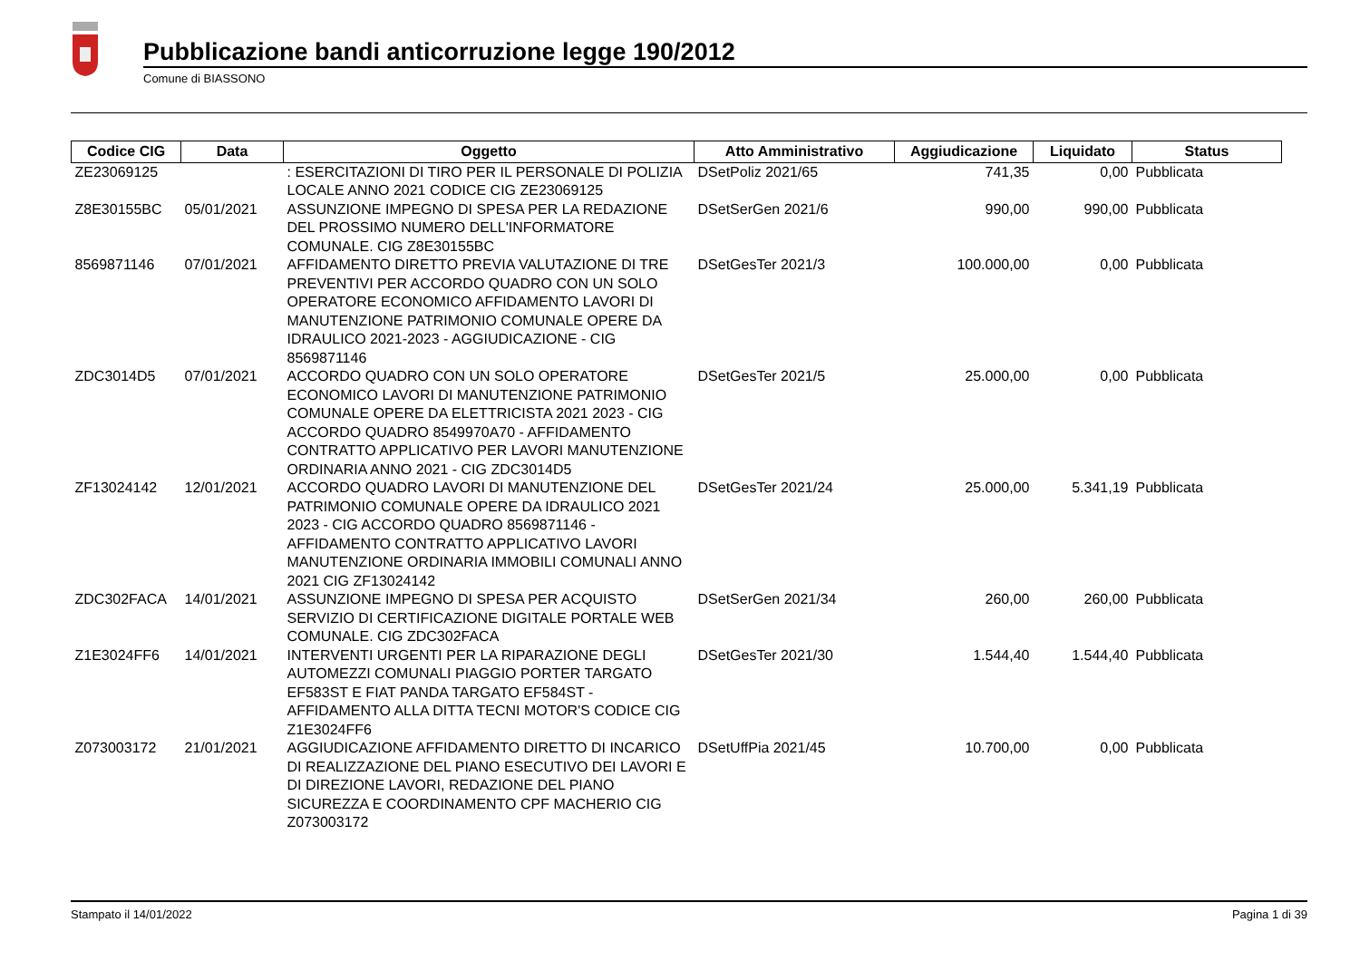Pubblicazione bandi anticorruzione legge 190/2012
Comune di BIASSONO
| Codice CIG | Data | Oggetto | Atto Amministrativo | Aggiudicazione | Liquidato | Status |
| --- | --- | --- | --- | --- | --- | --- |
| ZE23069125 | | : ESERCITAZIONI DI TIRO PER IL PERSONALE DI POLIZIA LOCALE ANNO 2021 CODICE CIG ZE23069125 | DSetPoliz 2021/65 | 741,35 | 0,00 | Pubblicata |
| Z8E30155BC | 05/01/2021 | ASSUNZIONE IMPEGNO DI SPESA PER LA REDAZIONE DEL PROSSIMO NUMERO DELL'INFORMATORE COMUNALE. CIG Z8E30155BC | DSetSerGen 2021/6 | 990,00 | 990,00 | Pubblicata |
| 8569871146 | 07/01/2021 | AFFIDAMENTO DIRETTO PREVIA VALUTAZIONE DI TRE PREVENTIVI PER ACCORDO QUADRO CON UN SOLO OPERATORE ECONOMICO AFFIDAMENTO LAVORI DI MANUTENZIONE PATRIMONIO COMUNALE OPERE DA IDRAULICO 2021-2023 - AGGIUDICAZIONE - CIG 8569871146 | DSetGesTer 2021/3 | 100.000,00 | 0,00 | Pubblicata |
| ZDC3014D5 | 07/01/2021 | ACCORDO QUADRO CON UN SOLO OPERATORE ECONOMICO LAVORI DI MANUTENZIONE PATRIMONIO COMUNALE OPERE DA ELETTRICISTA 2021 2023 - CIG ACCORDO QUADRO 8549970A70 - AFFIDAMENTO CONTRATTO APPLICATIVO PER LAVORI MANUTENZIONE ORDINARIA ANNO 2021 - CIG ZDC3014D5 | DSetGesTer 2021/5 | 25.000,00 | 0,00 | Pubblicata |
| ZF13024142 | 12/01/2021 | ACCORDO QUADRO LAVORI DI MANUTENZIONE DEL PATRIMONIO COMUNALE OPERE DA IDRAULICO 2021 2023 - CIG ACCORDO QUADRO 8569871146 - AFFIDAMENTO CONTRATTO APPLICATIVO LAVORI MANUTENZIONE ORDINARIA IMMOBILI COMUNALI ANNO 2021 CIG ZF13024142 | DSetGesTer 2021/24 | 25.000,00 | 5.341,19 | Pubblicata |
| ZDC302FACA | 14/01/2021 | ASSUNZIONE IMPEGNO DI SPESA PER ACQUISTO SERVIZIO DI CERTIFICAZIONE DIGITALE PORTALE WEB COMUNALE. CIG ZDC302FACA | DSetSerGen 2021/34 | 260,00 | 260,00 | Pubblicata |
| Z1E3024FF6 | 14/01/2021 | INTERVENTI URGENTI PER LA RIPARAZIONE DEGLI AUTOMEZZI COMUNALI PIAGGIO PORTER TARGATO EF583ST E FIAT PANDA TARGATO EF584ST - AFFIDAMENTO ALLA DITTA TECNI MOTOR'S CODICE CIG Z1E3024FF6 | DSetGesTer 2021/30 | 1.544,40 | 1.544,40 | Pubblicata |
| Z073003172 | 21/01/2021 | AGGIUDICAZIONE AFFIDAMENTO DIRETTO DI INCARICO DI REALIZZAZIONE DEL PIANO ESECUTIVO DEI LAVORI E DI DIREZIONE LAVORI, REDAZIONE DEL PIANO SICUREZZA E COORDINAMENTO CPF MACHERIO CIG Z073003172 | DSetUffPia 2021/45 | 10.700,00 | 0,00 | Pubblicata |
Stampato il 14/01/2022 Pagina 1 di 39